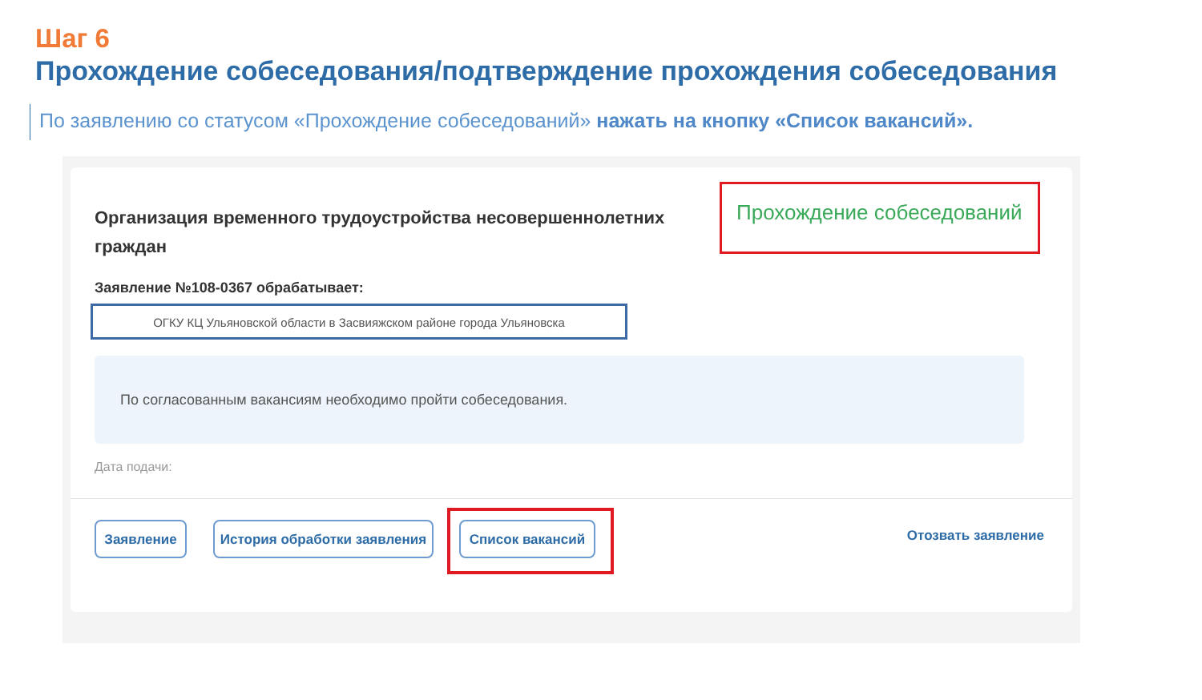Шаг 6
Прохождение собеседования/подтверждение прохождения собеседования
По заявлению со статусом «Прохождение собеседований» нажать на кнопку «Список вакансий».
Организация временного трудоустройства несовершеннолетних граждан
Прохождение собеседований
Заявление №108-0367 обрабатывает:
ОГКУ КЦ Ульяновской области в Засвияжском районе города Ульяновска
По согласованным вакансиям необходимо пройти собеседования.
Дата подачи:
Заявление
История обработки заявления
Список вакансий Отозвать заявление